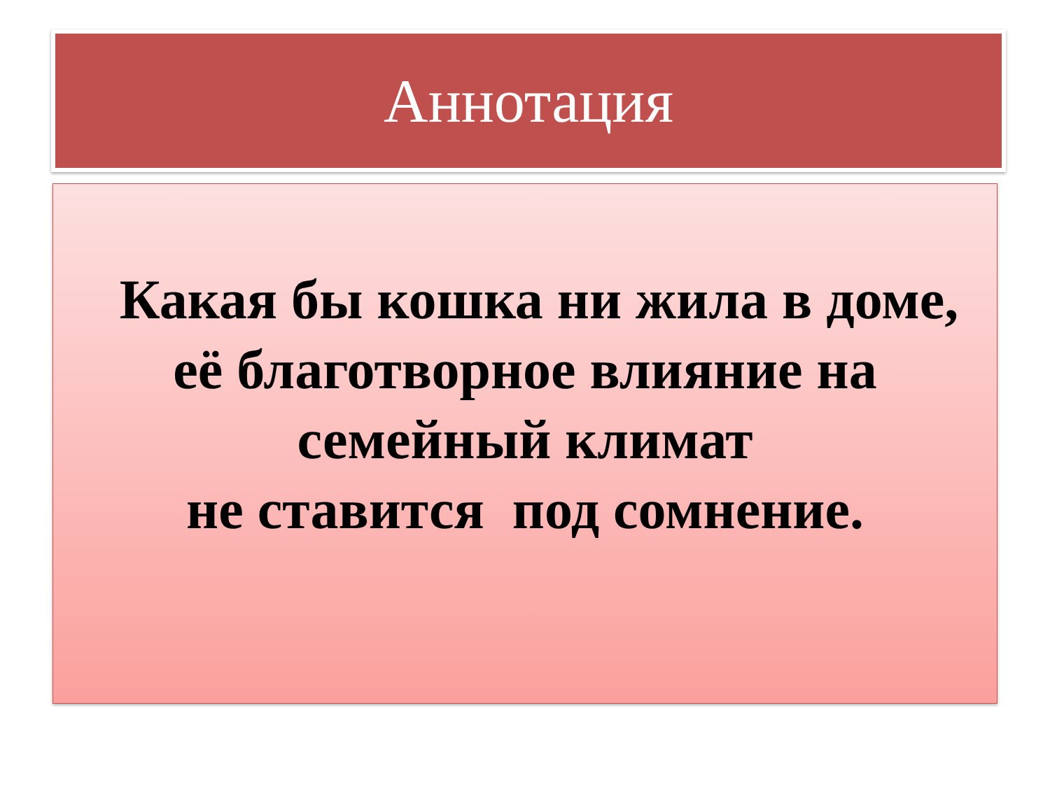Аннотация
Какая бы кошка ни жила в доме,
её благотворное влияние на
семейный климат
не ставится под сомнение.